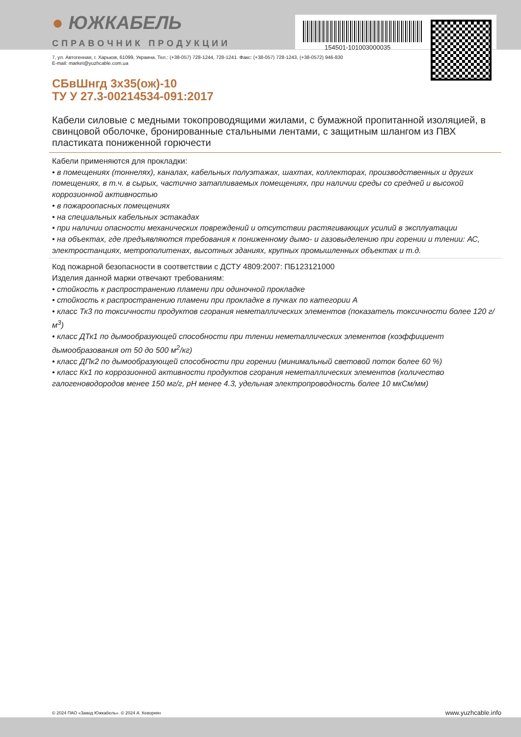● ЮЖКАБЕЛЬ
СПРАВОЧНИК ПРОДУКЦИИ
154501-101003000035
7, ул. Автогенная, г. Харьков, 61099, Украина. Тел.: (+38-057) 728-1244, 728-1241. Факс: (+38-057) 728-1243, (+38-0572) 946-830
E-mail: market@yuzhcable.com.ua
СБвШнгд 3х35(ож)-10
ТУ У 27.3-00214534-091:2017
Кабели силовые с медными токопроводящими жилами, с бумажной пропитанной изоляцией, в свинцовой оболочке, бронированные стальными лентами, с защитным шлангом из ПВХ пластиката пониженной горючести
Кабели применяются для прокладки:
• в помещениях (тоннелях), каналах, кабельных полуэтажах, шахтах, коллекторах, производственных и других помещениях, в т.ч. в сырых, частично затапливаемых помещениях, при наличии среды со средней и высокой коррозионной активностью
• в пожароопасных помещениях
• на специальных кабельных эстакадах
• при наличии опасности механических повреждений и отсутствии растягивающих усилий в эксплуатации
• на объектах, где предъявляются требования к пониженному дымо- и газовыделению при горении и тлении: АС, электростанциях, метрополитенах, высотных зданиях, крупных промышленных объектах и т.д.
Код пожарной безопасности в соответствии с ДСТУ 4809:2007: ПБ123121000
Изделия данной марки отвечают требованиям:
• стойкость к распространению пламени при одиночной прокладке
• стойкость к распространению пламени при прокладке в пучках по категории А
• класс Тк3 по токсичности продуктов сгорания неметаллических элементов (показатель токсичности более 120 г/м<sup>3</sup>)
• класс ДТк1 по дымообразующей способности при тлении неметаллических элементов (коэффициент дымообразования от 50 до 500 м<sup>2</sup>/кг)
• класс ДПк2 по дымообразующей способности при горении (минимальный световой поток более 60 %)
• класс Кк1 по коррозионной активности продуктов сгорания неметаллических элементов (количество галогеноводородов менее 150 мг/г, pH менее 4.3, удельная электропроводность более 10 мкСм/мм)
© 2024 ПАО «Завод Южкабель». © 2024 А. Кеворкян www.yuzhcable.info